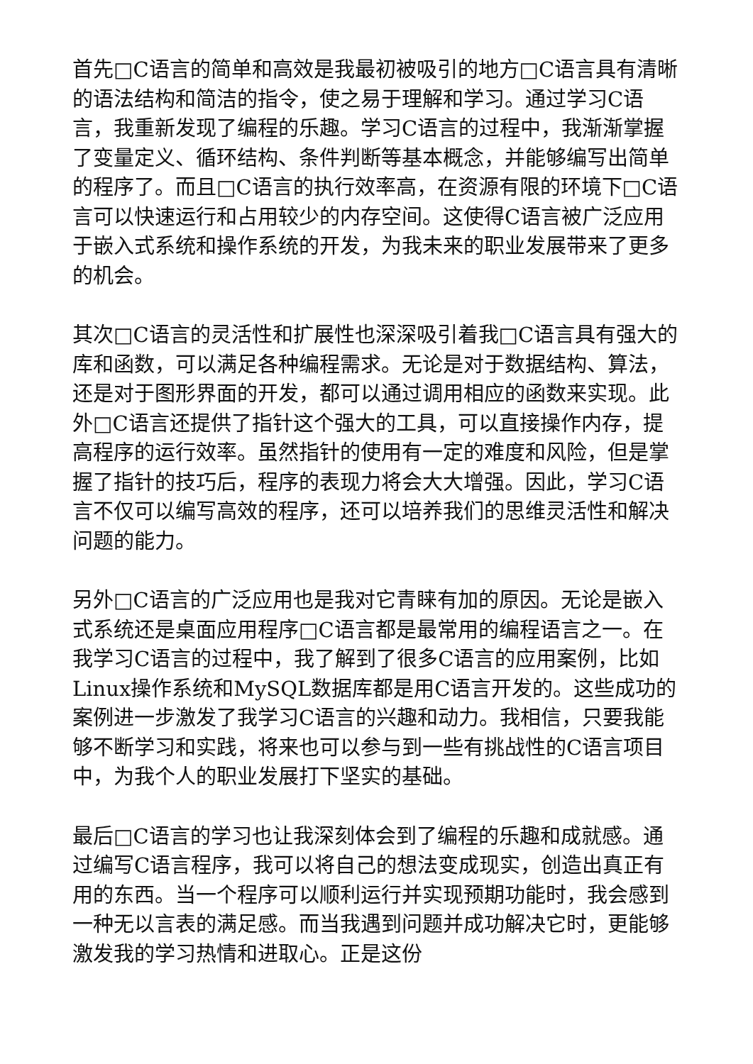首先□C语言的简单和高效是我最初被吸引的地方□C语言具有清晰的语法结构和简洁的指令，使之易于理解和学习。通过学习C语言，我重新发现了编程的乐趣。学习C语言的过程中，我渐渐掌握了变量定义、循环结构、条件判断等基本概念，并能够编写出简单的程序了。而且□C语言的执行效率高，在资源有限的环境下□C语言可以快速运行和占用较少的内存空间。这使得C语言被广泛应用于嵌入式系统和操作系统的开发，为我未来的职业发展带来了更多的机会。
其次□C语言的灵活性和扩展性也深深吸引着我□C语言具有强大的库和函数，可以满足各种编程需求。无论是对于数据结构、算法，还是对于图形界面的开发，都可以通过调用相应的函数来实现。此外□C语言还提供了指针这个强大的工具，可以直接操作内存，提高程序的运行效率。虽然指针的使用有一定的难度和风险，但是掌握了指针的技巧后，程序的表现力将会大大增强。因此，学习C语言不仅可以编写高效的程序，还可以培养我们的思维灵活性和解决问题的能力。
另外□C语言的广泛应用也是我对它青睐有加的原因。无论是嵌入式系统还是桌面应用程序□C语言都是最常用的编程语言之一。在我学习C语言的过程中，我了解到了很多C语言的应用案例，比如Linux操作系统和MySQL数据库都是用C语言开发的。这些成功的案例进一步激发了我学习C语言的兴趣和动力。我相信，只要我能够不断学习和实践，将来也可以参与到一些有挑战性的C语言项目中，为我个人的职业发展打下坚实的基础。
最后□C语言的学习也让我深刻体会到了编程的乐趣和成就感。通过编写C语言程序，我可以将自己的想法变成现实，创造出真正有用的东西。当一个程序可以顺利运行并实现预期功能时，我会感到一种无以言表的满足感。而当我遇到问题并成功解决它时，更能够激发我的学习热情和进取心。正是这份